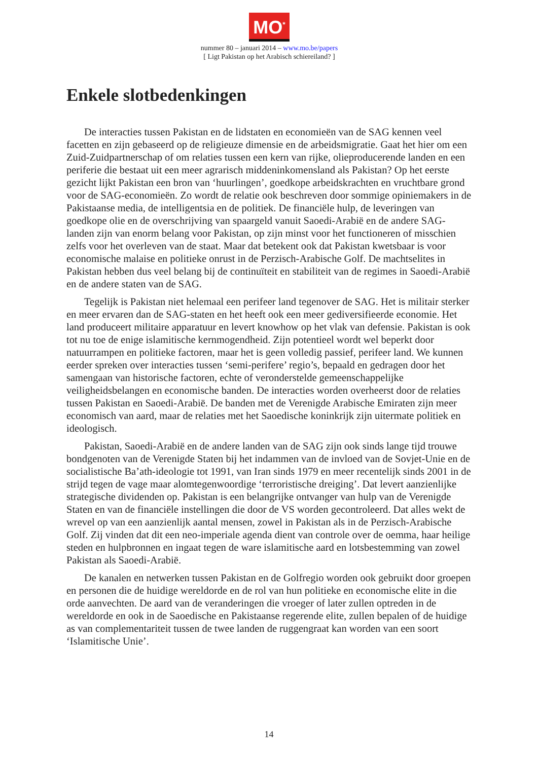MO<sup>*</sup>
nummer 80 – januari 2014 – www.mo.be/papers
[ Ligt Pakistan op het Arabisch schiereiland? ]
Enkele slotbedenkingen
De interacties tussen Pakistan en de lidstaten en economieën van de SAG kennen veel facetten en zijn gebaseerd op de religieuze dimensie en de arbeidsmigratie. Gaat het hier om een Zuid-Zuidpartnerschap of om relaties tussen een kern van rijke, olieproducerende landen en een periferie die bestaat uit een meer agrarisch middeninkomensland als Pakistan? Op het eerste gezicht lijkt Pakistan een bron van ‘huurlingen’, goedkope arbeidskrachten en vruchtbare grond voor de SAG-economieën. Zo wordt de relatie ook beschreven door sommige opiniemakers in de Pakistaanse media, de intelligentsia en de politiek. De financiële hulp, de leveringen van goedkope olie en de overschrijving van spaargeld vanuit Saoedi-Arabië en de andere SAG-landen zijn van enorm belang voor Pakistan, op zijn minst voor het functioneren of misschien zelfs voor het overleven van de staat. Maar dat betekent ook dat Pakistan kwetsbaar is voor economische malaise en politieke onrust in de Perzisch-Arabische Golf. De machtselites in Pakistan hebben dus veel belang bij de continuïteit en stabiliteit van de regimes in Saoedi-Arabië en de andere staten van de SAG.
Tegelijk is Pakistan niet helemaal een perifeer land tegenover de SAG. Het is militair sterker en meer ervaren dan de SAG-staten en het heeft ook een meer gediversifieerde economie. Het land produceert militaire apparatuur en levert knowhow op het vlak van defensie. Pakistan is ook tot nu toe de enige islamitische kernmogendheid. Zijn potentieel wordt wel beperkt door natuurrampen en politieke factoren, maar het is geen volledig passief, perifeer land. We kunnen eerder spreken over interacties tussen ‘semi-perifere’ regio’s, bepaald en gedragen door het samengaan van historische factoren, echte of veronderstelde gemeenschappelijke veiligheidsbelangen en economische banden. De interacties worden overheerst door de relaties tussen Pakistan en Saoedi-Arabië. De banden met de Verenigde Arabische Emiraten zijn meer economisch van aard, maar de relaties met het Saoedische koninkrijk zijn uitermate politiek en ideologisch.
Pakistan, Saoedi-Arabië en de andere landen van de SAG zijn ook sinds lange tijd trouwe bondgenoten van de Verenigde Staten bij het indammen van de invloed van de Sovjet-Unie en de socialistische Ba’ath-ideologie tot 1991, van Iran sinds 1979 en meer recentelijk sinds 2001 in de strijd tegen de vage maar alomtegenwoordige ‘terroristische dreiging’. Dat levert aanzienlijke strategische dividenden op. Pakistan is een belangrijke ontvanger van hulp van de Verenigde Staten en van de financiële instellingen die door de VS worden gecontroleerd. Dat alles wekt de wrevel op van een aanzienlijk aantal mensen, zowel in Pakistan als in de Perzisch-Arabische Golf. Zij vinden dat dit een neo-imperiale agenda dient van controle over de oemma, haar heilige steden en hulpbronnen en ingaat tegen de ware islamitische aard en lotsbestemming van zowel Pakistan als Saoedi-Arabië.
De kanalen en netwerken tussen Pakistan en de Golfregio worden ook gebruikt door groepen en personen die de huidige wereldorde en de rol van hun politieke en economische elite in die orde aanvechten. De aard van de veranderingen die vroeger of later zullen optreden in de wereldorde en ook in de Saoedische en Pakistaanse regerende elite, zullen bepalen of de huidige as van complementariteit tussen de twee landen de ruggengraat kan worden van een soort ‘Islamitische Unie’.
14